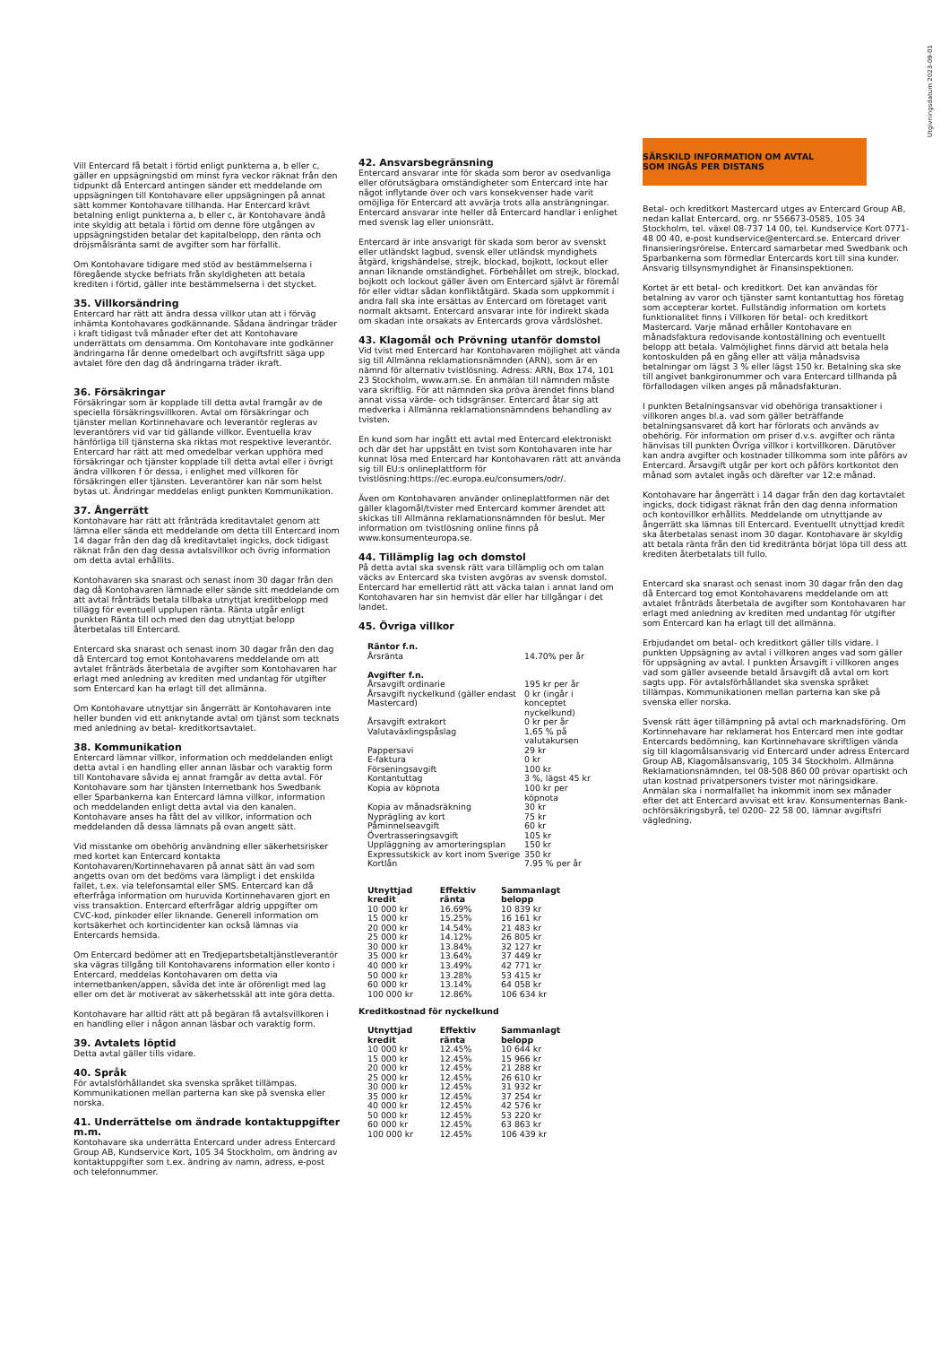Utgivningsdatum 2023-09-01
Vill Entercard få betalt i förtid enligt punkterna a, b eller c, gäller en uppsägningstid om minst fyra veckor räknat från den tidpunkt då Entercard antingen sänder ett meddelande om uppsägningen till Kontohavare eller uppsägningen på annat sätt kommer Kontohavare tillhanda. Har Entercard krävt betalning enligt punkterna a, b eller c, är Kontohavare ändå inte skyldig att betala i förtid om denne före utgången av uppsägningstiden betalar det kapitalbelopp, den ränta och dröjsmålsränta samt de avgifter som har förfallit.
Om Kontohavare tidigare med stöd av bestämmelserna i föregående stycke befriats från skyldigheten att betala krediten i förtid, gäller inte bestämmelserna i det stycket.
35. Villkorsändring
Entercard har rätt att ändra dessa villkor utan att i förväg inhämta Kontohavares godkännande. Sådana ändringar träder i kraft tidigast två månader efter det att Kontohavare underrättats om densamma. Om Kontohavare inte godkänner ändringarna får denne omedelbart och avgiftsfritt säga upp avtalet före den dag då ändringarna träder ikraft.
36. Försäkringar
Försäkringar som är kopplade till detta avtal framgår av de speciella försäkringsvillkoren. Avtal om försäkringar och tjänster mellan Kortinnehavare och leverantör regleras av leverantörers vid var tid gällande villkor. Eventuella krav hänförliga till tjänsterna ska riktas mot respektive leverantör. Entercard har rätt att med omedelbar verkan upphöra med försäkringar och tjänster kopplade till detta avtal eller i övrigt ändra villkoren f ör dessa, i enlighet med villkoren för försäkringen eller tjänsten. Leverantörer kan när som helst bytas ut. Ändringar meddelas enligt punkten Kommunikation.
37. Ångerrätt
Kontohavare har rätt att frånträda kreditavtalet genom att lämna eller sända ett meddelande om detta till Entercard inom 14 dagar från den dag då kreditavtalet ingicks, dock tidigast räknat från den dag dessa avtalsvillkor och övrig information om detta avtal erhållits.
Kontohavaren ska snarast och senast inom 30 dagar från den dag då Kontohavaren lämnade eller sände sitt meddelande om att avtal frånträds betala tillbaka utnyttjat kreditbelopp med tillägg för eventuell upplupen ränta. Ränta utgår enligt punkten Ränta till och med den dag utnyttjat belopp återbetalas till Entercard.
Entercard ska snarast och senast inom 30 dagar från den dag då Entercard tog emot Kontohavarens meddelande om att avtalet frånträds återbetala de avgifter som Kontohavaren har erlagt med anledning av krediten med undantag för utgifter som Entercard kan ha erlagt till det allmänna.
Om Kontohavare utnyttjar sin ångerrätt är Kontohavaren inte heller bunden vid ett anknytande avtal om tjänst som tecknats med anledning av betal- kreditkortsavtalet.
38. Kommunikation
Entercard lämnar villkor, information och meddelanden enligt detta avtal i en handling eller annan läsbar och varaktig form till Kontohavare såvida ej annat framgår av detta avtal. För Kontohavare som har tjänsten Internetbank hos Swedbank eller Sparbankerna kan Entercard lämna villkor, information och meddelanden enligt detta avtal via den kanalen. Kontohavare anses ha fått del av villkor, information och meddelanden då dessa lämnats på ovan angett sätt.
Vid misstanke om obehörig användning eller säkerhetsrisker med kortet kan Entercard kontakta Kontohavaren/Kortinnehavaren på annat sätt än vad som angetts ovan om det bedöms vara lämpligt i det enskilda fallet, t.ex. via telefonsamtal eller SMS. Entercard kan då efterfråga information om huruvida Kortinnehavaren gjort en viss transaktion. Entercard efterfrågar aldrig uppgifter om CVC-kod, pinkoder eller liknande. Generell information om kortsäkerhet och kortincidenter kan också lämnas via Entercards hemsida.
Om Entercard bedömer att en Tredjepartsbetaltjänstleverantör ska vägras tillgång till Kontohavarens information eller konto i Entercard, meddelas Kontohavaren om detta via internetbanken/appen, såvida det inte är oförenligt med lag eller om det är motiverat av säkerhetsskäl att inte göra detta.
Kontohavare har alltid rätt att på begäran få avtalsvillkoren i en handling eller i någon annan läsbar och varaktig form.
39. Avtalets löptid
Detta avtal gäller tills vidare.
40. Språk
För avtalsförhållandet ska svenska språket tillämpas. Kommunikationen mellan parterna kan ske på svenska eller norska.
41. Underrättelse om ändrade kontaktuppgifter m.m.
Kontohavare ska underrätta Entercard under adress Entercard Group AB, Kundservice Kort, 105 34 Stockholm, om ändring av kontaktuppgifter som t.ex. ändring av namn, adress, e-post och telefonnummer.
42. Ansvarsbegränsning
Entercard ansvarar inte för skada som beror av osedvanliga eller oförutsägbara omständigheter som Entercard inte har något inflytande över och vars konsekvenser hade varit omöjliga för Entercard att avvärja trots alla ansträngningar. Entercard ansvarar inte heller då Entercard handlar i enlighet med svensk lag eller unionsrätt.
Entercard är inte ansvarigt för skada som beror av svenskt eller utländskt lagbud, svensk eller utländsk myndighets åtgärd, krigshändelse, strejk, blockad, bojkott, lockout eller annan liknande omständighet. Förbehållet om strejk, blockad, bojkott och lockout gäller även om Entercard självt är föremål för eller vidtar sådan konfliktåtgärd. Skada som uppkommit i andra fall ska inte ersättas av Entercard om företaget varit normalt aktsamt. Entercard ansvarar inte för indirekt skada om skadan inte orsakats av Entercards grova vårdslöshet.
43. Klagomål och Prövning utanför domstol
Vid tvist med Entercard har Kontohavaren möjlighet att vända sig till Allmänna reklamationsnämnden (ARN), som är en nämnd för alternativ tvistlösning. Adress: ARN, Box 174, 101 23 Stockholm, www.arn.se. En anmälan till nämnden måste vara skriftlig. För att nämnden ska pröva ärendet finns bland annat vissa värde- och tidsgränser. Entercard åtar sig att medverka i Allmänna reklamationsnämndens behandling av tvisten.
En kund som har ingått ett avtal med Entercard elektroniskt och där det har uppstått en tvist som Kontohavaren inte har kunnat lösa med Entercard har Kontohavaren rätt att använda sig till EU:s onlineplattform för tvistlösning:https://ec.europa.eu/consumers/odr/.
Även om Kontohavaren använder onlineplattformen när det gäller klagomål/tvister med Entercard kommer ärendet att skickas till Allmänna reklamationsnämnden för beslut. Mer information om tvistlösning online finns på www.konsumenteuropa.se.
44. Tillämplig lag och domstol
På detta avtal ska svensk rätt vara tillämplig och om talan väcks av Entercard ska tvisten avgöras av svensk domstol. Entercard har emellertid rätt att väcka talan i annat land om Kontohavaren har sin hemvist där eller har tillgångar i det landet.
45. Övriga villkor
| Räntor f.n. | |
| Årsränta | 14.70% per år |
| Avgifter f.n. | |
| Årsavgift ordinarie | 195 kr per år |
| Årsavgift nyckelkund (gäller endast Mastercard) | 0 kr (ingår i konceptet nyckelkund) |
| Årsavgift extrakort | 0 kr per år |
| Valutaväxlingspåslag | 1,65 % på valutakursen |
| Pappersavi | 29 kr |
| E-faktura | 0 kr |
| Förseningsavgift | 100 kr |
| Kontantuttag | 3 %, lägst 45 kr |
| Kopia av köpnota | 100 kr per köpnota |
| Kopia av månadsräkning | 30 kr |
| Nyprägling av kort | 75 kr |
| Påminnelseavgift | 60 kr |
| Övertrasseringsavgift | 105 kr |
| Uppläggning av amorteringsplan | 150 kr |
| Expressutskick av kort inom Sverige | 350 kr |
| Kortlån | 7.95 % per år |
| Utnyttjad kredit | Effektiv ränta | Sammanlagt belopp |
| --- | --- | --- |
| 10 000 kr | 16.69% | 10 839 kr |
| 15 000 kr | 15.25% | 16 161 kr |
| 20 000 kr | 14.54% | 21 483 kr |
| 25 000 kr | 14.12% | 26 805 kr |
| 30 000 kr | 13.84% | 32 127 kr |
| 35 000 kr | 13.64% | 37 449 kr |
| 40 000 kr | 13.49% | 42 771 kr |
| 50 000 kr | 13.28% | 53 415 kr |
| 60 000 kr | 13.14% | 64 058 kr |
| 100 000 kr | 12.86% | 106 634 kr |
Kreditkostnad för nyckelkund
| Utnyttjad kredit | Effektiv ränta | Sammanlagt belopp |
| --- | --- | --- |
| 10 000 kr | 12.45% | 10 644 kr |
| 15 000 kr | 12.45% | 15 966 kr |
| 20 000 kr | 12.45% | 21 288 kr |
| 25 000 kr | 12.45% | 26 610 kr |
| 30 000 kr | 12.45% | 31 932 kr |
| 35 000 kr | 12.45% | 37 254 kr |
| 40 000 kr | 12.45% | 42 576 kr |
| 50 000 kr | 12.45% | 53 220 kr |
| 60 000 kr | 12.45% | 63 863 kr |
| 100 000 kr | 12.45% | 106 439 kr |
SÄRSKILD INFORMATION OM AVTAL
SOM INGÅS PER DISTANS
Betal- och kreditkort Mastercard utges av Entercard Group AB, nedan kallat Entercard, org. nr 556673-0585, 105 34 Stockholm, tel. växel 08-737 14 00, tel. Kundservice Kort 0771-48 00 40, e-post kundservice@entercard.se. Entercard driver finansieringsrörelse. Entercard samarbetar med Swedbank och Sparbankerna som förmedlar Entercards kort till sina kunder. Ansvarig tillsynsmyndighet är Finansinspektionen.
Kortet är ett betal- och kreditkort. Det kan användas för betalning av varor och tjänster samt kontantuttag hos företag som accepterar kortet. Fullständig information om kortets funktionalitet finns i Villkoren för betal- och kreditkort Mastercard. Varje månad erhåller Kontohavare en månadsfaktura redovisande kontoställning och eventuellt belopp att betala. Valmöjlighet finns därvid att betala hela kontoskulden på en gång eller att välja månadsvisa betalningar om lägst 3 % eller lägst 150 kr. Betalning ska ske till angivet bankgironummer och vara Entercard tillhanda på förfallodagen vilken anges på månadsfakturan.
I punkten Betalningsansvar vid obehöriga transaktioner i villkoren anges bl.a. vad som gäller beträffande betalningsansvaret då kort har förlorats och används av obehörig. För information om priser d.v.s. avgifter och ränta hänvisas till punkten Övriga villkor i kortvillkoren. Därutöver kan andra avgifter och kostnader tillkomma som inte påförs av Entercard. Årsavgift utgår per kort och påförs kortkontot den månad som avtalet ingås och därefter var 12:e månad.
Kontohavare har ångerrätt i 14 dagar från den dag kortavtalet ingicks, dock tidigast räknat från den dag denna information och kontovillkor erhållits. Meddelande om utnyttjande av ångerrätt ska lämnas till Entercard. Eventuellt utnyttjad kredit ska återbetalas senast inom 30 dagar. Kontohavare är skyldig att betala ränta från den tid kreditränta börjat löpa till dess att krediten återbetalats till fullo.
Entercard ska snarast och senast inom 30 dagar från den dag då Entercard tog emot Kontohavarens meddelande om att avtalet frånträds återbetala de avgifter som Kontohavaren har erlagt med anledning av krediten med undantag för utgifter som Entercard kan ha erlagt till det allmänna.
Erbjudandet om betal- och kreditkort gäller tills vidare. I punkten Uppsägning av avtal i villkoren anges vad som gäller för uppsägning av avtal. I punkten Årsavgift i villkoren anges vad som gäller avseende betald årsavgift då avtal om kort sagts upp. För avtalsförhållandet ska svenska språket tillämpas. Kommunikationen mellan parterna kan ske på svenska eller norska.
Svensk rätt äger tillämpning på avtal och marknadsföring. Om Kortinnehavare har reklamerat hos Entercard men inte godtar Entercards bedömning, kan Kortinnehavare skriftligen vända sig till klagomålsansvarig vid Entercard under adress Entercard Group AB, Klagomålsansvarig, 105 34 Stockholm. Allmänna Reklamationsnämnden, tel 08-508 860 00 prövar opartiskt och utan kostnad privatpersoners tvister mot näringsidkare. Anmälan ska i normalfallet ha inkommit inom sex månader efter det att Entercard avvisat ett krav. Konsumenternas Bank- ochförsäkringsbyrå, tel 0200- 22 58 00, lämnar avgiftsfri vägledning.